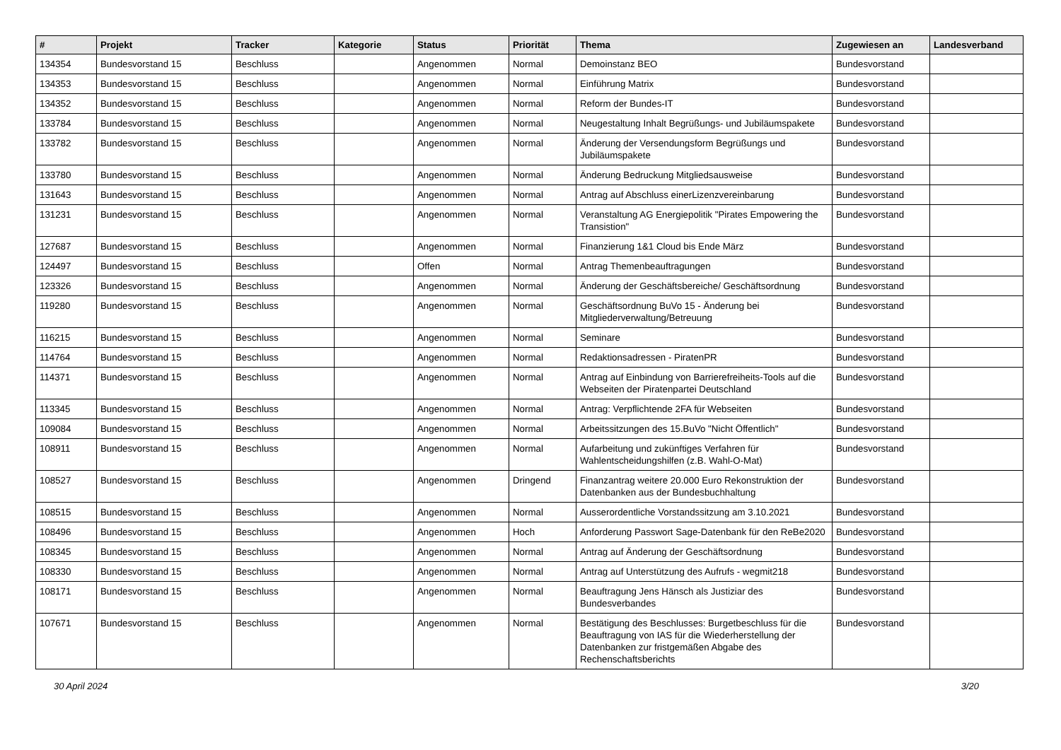| # | Projekt | Tracker | Kategorie | Status | Priorität | Thema | Zugewiesen an | Landesverband |
| --- | --- | --- | --- | --- | --- | --- | --- | --- |
| 134354 | Bundesvorstand 15 | Beschluss | | Angenommen | Normal | Demoinstanz BEO | Bundesvorstand | |
| 134353 | Bundesvorstand 15 | Beschluss | | Angenommen | Normal | Einführung Matrix | Bundesvorstand | |
| 134352 | Bundesvorstand 15 | Beschluss | | Angenommen | Normal | Reform der Bundes-IT | Bundesvorstand | |
| 133784 | Bundesvorstand 15 | Beschluss | | Angenommen | Normal | Neugestaltung Inhalt Begrüßungs- und Jubiläumspakete | Bundesvorstand | |
| 133782 | Bundesvorstand 15 | Beschluss | | Angenommen | Normal | Änderung der Versendungsform Begrüßungs und Jubiläumspakete | Bundesvorstand | |
| 133780 | Bundesvorstand 15 | Beschluss | | Angenommen | Normal | Änderung Bedruckung Mitgliedsausweise | Bundesvorstand | |
| 131643 | Bundesvorstand 15 | Beschluss | | Angenommen | Normal | Antrag auf Abschluss einerLizenzvereinbarung | Bundesvorstand | |
| 131231 | Bundesvorstand 15 | Beschluss | | Angenommen | Normal | Veranstaltung AG Energiepolitik "Pirates Empowering the Transistion" | Bundesvorstand | |
| 127687 | Bundesvorstand 15 | Beschluss | | Angenommen | Normal | Finanzierung 1&1 Cloud bis Ende März | Bundesvorstand | |
| 124497 | Bundesvorstand 15 | Beschluss | | Offen | Normal | Antrag Themenbeauftragungen | Bundesvorstand | |
| 123326 | Bundesvorstand 15 | Beschluss | | Angenommen | Normal | Änderung der Geschäftsbereiche/ Geschäftsordnung | Bundesvorstand | |
| 119280 | Bundesvorstand 15 | Beschluss | | Angenommen | Normal | Geschäftsordnung BuVo 15 - Änderung bei Mitgliederverwaltung/Betreuung | Bundesvorstand | |
| 116215 | Bundesvorstand 15 | Beschluss | | Angenommen | Normal | Seminare | Bundesvorstand | |
| 114764 | Bundesvorstand 15 | Beschluss | | Angenommen | Normal | Redaktionsadressen - PiratenPR | Bundesvorstand | |
| 114371 | Bundesvorstand 15 | Beschluss | | Angenommen | Normal | Antrag auf Einbindung von Barrierefreiheits-Tools auf die Webseiten der Piratenpartei Deutschland | Bundesvorstand | |
| 113345 | Bundesvorstand 15 | Beschluss | | Angenommen | Normal | Antrag: Verpflichtende 2FA für Webseiten | Bundesvorstand | |
| 109084 | Bundesvorstand 15 | Beschluss | | Angenommen | Normal | Arbeitssitzungen des 15.BuVo "Nicht Öffentlich" | Bundesvorstand | |
| 108911 | Bundesvorstand 15 | Beschluss | | Angenommen | Normal | Aufarbeitung und zukünftiges Verfahren für Wahlentscheidungshilfen (z.B. Wahl-O-Mat) | Bundesvorstand | |
| 108527 | Bundesvorstand 15 | Beschluss | | Angenommen | Dringend | Finanzantrag weitere 20.000 Euro Rekonstruktion der Datenbanken aus der Bundesbuchhaltung | Bundesvorstand | |
| 108515 | Bundesvorstand 15 | Beschluss | | Angenommen | Normal | Ausserordentliche Vorstandssitzung am 3.10.2021 | Bundesvorstand | |
| 108496 | Bundesvorstand 15 | Beschluss | | Angenommen | Hoch | Anforderung Passwort Sage-Datenbank für den ReBe2020 | Bundesvorstand | |
| 108345 | Bundesvorstand 15 | Beschluss | | Angenommen | Normal | Antrag auf Änderung der Geschäftsordnung | Bundesvorstand | |
| 108330 | Bundesvorstand 15 | Beschluss | | Angenommen | Normal | Antrag auf Unterstützung des Aufrufs - wegmit218 | Bundesvorstand | |
| 108171 | Bundesvorstand 15 | Beschluss | | Angenommen | Normal | Beauftragung Jens Hänsch als Justiziar des Bundesverbandes | Bundesvorstand | |
| 107671 | Bundesvorstand 15 | Beschluss | | Angenommen | Normal | Bestätigung des Beschlusses: Burgetbeschluss für die Beauftragung von IAS für die Wiederherstellung der Datenbanken zur fristgemäßen Abgabe des Rechenschaftsberichts | Bundesvorstand | |
30 April 2024 3/20